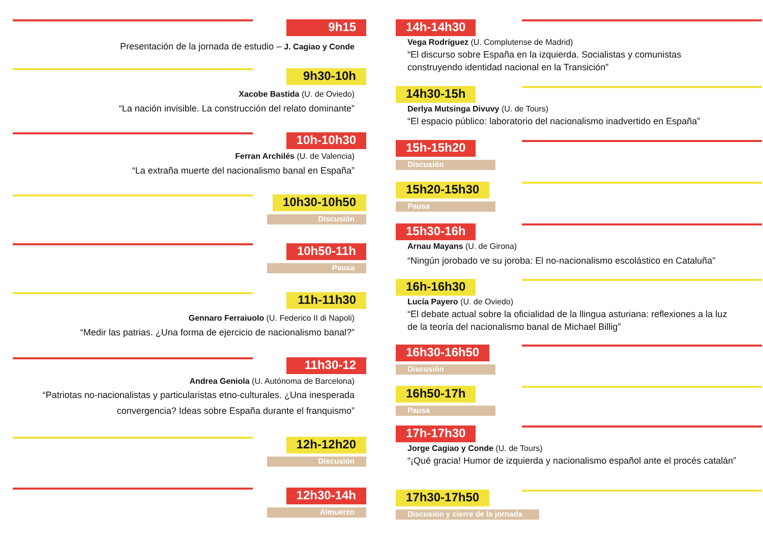9h15
Presentación de la jornada de estudio – J. Cagiao y Conde
9h30-10h
Xacobe Bastida (U. de Oviedo)
“La nación invisible. La construcción del relato dominante”
10h-10h30
Ferran Archilés (U. de Valencia)
“La extraña muerte del nacionalismo banal en España”
10h30-10h50
Discusión
10h50-11h
Pausa
11h-11h30
Gennaro Ferraiuolo (U. Federico II di Napoli)
“Medir las patrias. ¿Una forma de ejercicio de nacionalismo banal?”
11h30-12
Andrea Geniola (U. Autónoma de Barcelona)
“Patriotas no-nacionalistas y particularistas etno-culturales. ¿Una inesperada convergencia? Ideas sobre España durante el franquismo”
12h-12h20
Discusión
12h30-14h
Almuerzo
14h-14h30
Vega Rodríguez (U. Complutense de Madrid)
“El discurso sobre España en la izquierda. Socialistas y comunistas construyendo identidad nacional en la Transición”
14h30-15h
Derlya Mutsinga Divuvy (U. de Tours)
“El espacio público: laboratorio del nacionalismo inadvertido en España”
15h-15h20
Discusión
15h20-15h30
Pausa
15h30-16h
Arnau Mayans (U. de Girona)
“Ningún jorobado ve su joroba: El no-nacionalismo escolástico en Cataluña”
16h-16h30
Lucía Payero (U. de Oviedo)
“El debate actual sobre la oficialidad de la llingua asturiana: reflexiones a la luz de la teoría del nacionalismo banal de Michael Billig”
16h30-16h50
Discusión
16h50-17h
Pausa
17h-17h30
Jorge Cagiao y Conde (U. de Tours)
“¡Qué gracia! Humor de izquierda y nacionalismo español ante el procés catalán”
17h30-17h50
Discusión y cierre de la jornada